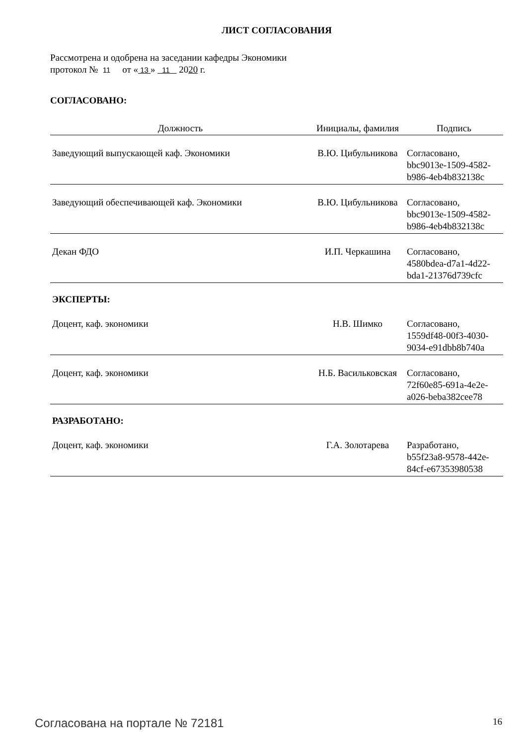ЛИСТ СОГЛАСОВАНИЯ
Рассмотрена и одобрена на заседании кафедры Экономики
протокол № 11 от « 13 » 11 2020 г.
СОГЛАСОВАНО:
| Должность | Инициалы, фамилия | Подпись |
| --- | --- | --- |
| Заведующий выпускающей каф. Экономики | В.Ю. Цибульникова | Согласовано, bbc9013e-1509-4582- b986-4eb4b832138c |
| Заведующий обеспечивающей каф. Экономики | В.Ю. Цибульникова | Согласовано, bbc9013e-1509-4582- b986-4eb4b832138c |
| Декан ФДО | И.П. Черкашина | Согласовано, 4580bdea-d7a1-4d22- bda1-21376d739cfc |
ЭКСПЕРТЫ:
| Доцент, каф. экономики | Н.В. Шимко | Согласовано, 1559df48-00f3-4030- 9034-e91dbb8b740a |
| Доцент, каф. экономики | Н.Б. Васильковская | Согласовано, 72f60e85-691a-4e2e- a026-beba382cee78 |
РАЗРАБОТАНО:
| Доцент, каф. экономики | Г.А. Золотарева | Разработано, b55f23a8-9578-442e- 84cf-e67353980538 |
Согласована на портале № 72181 16